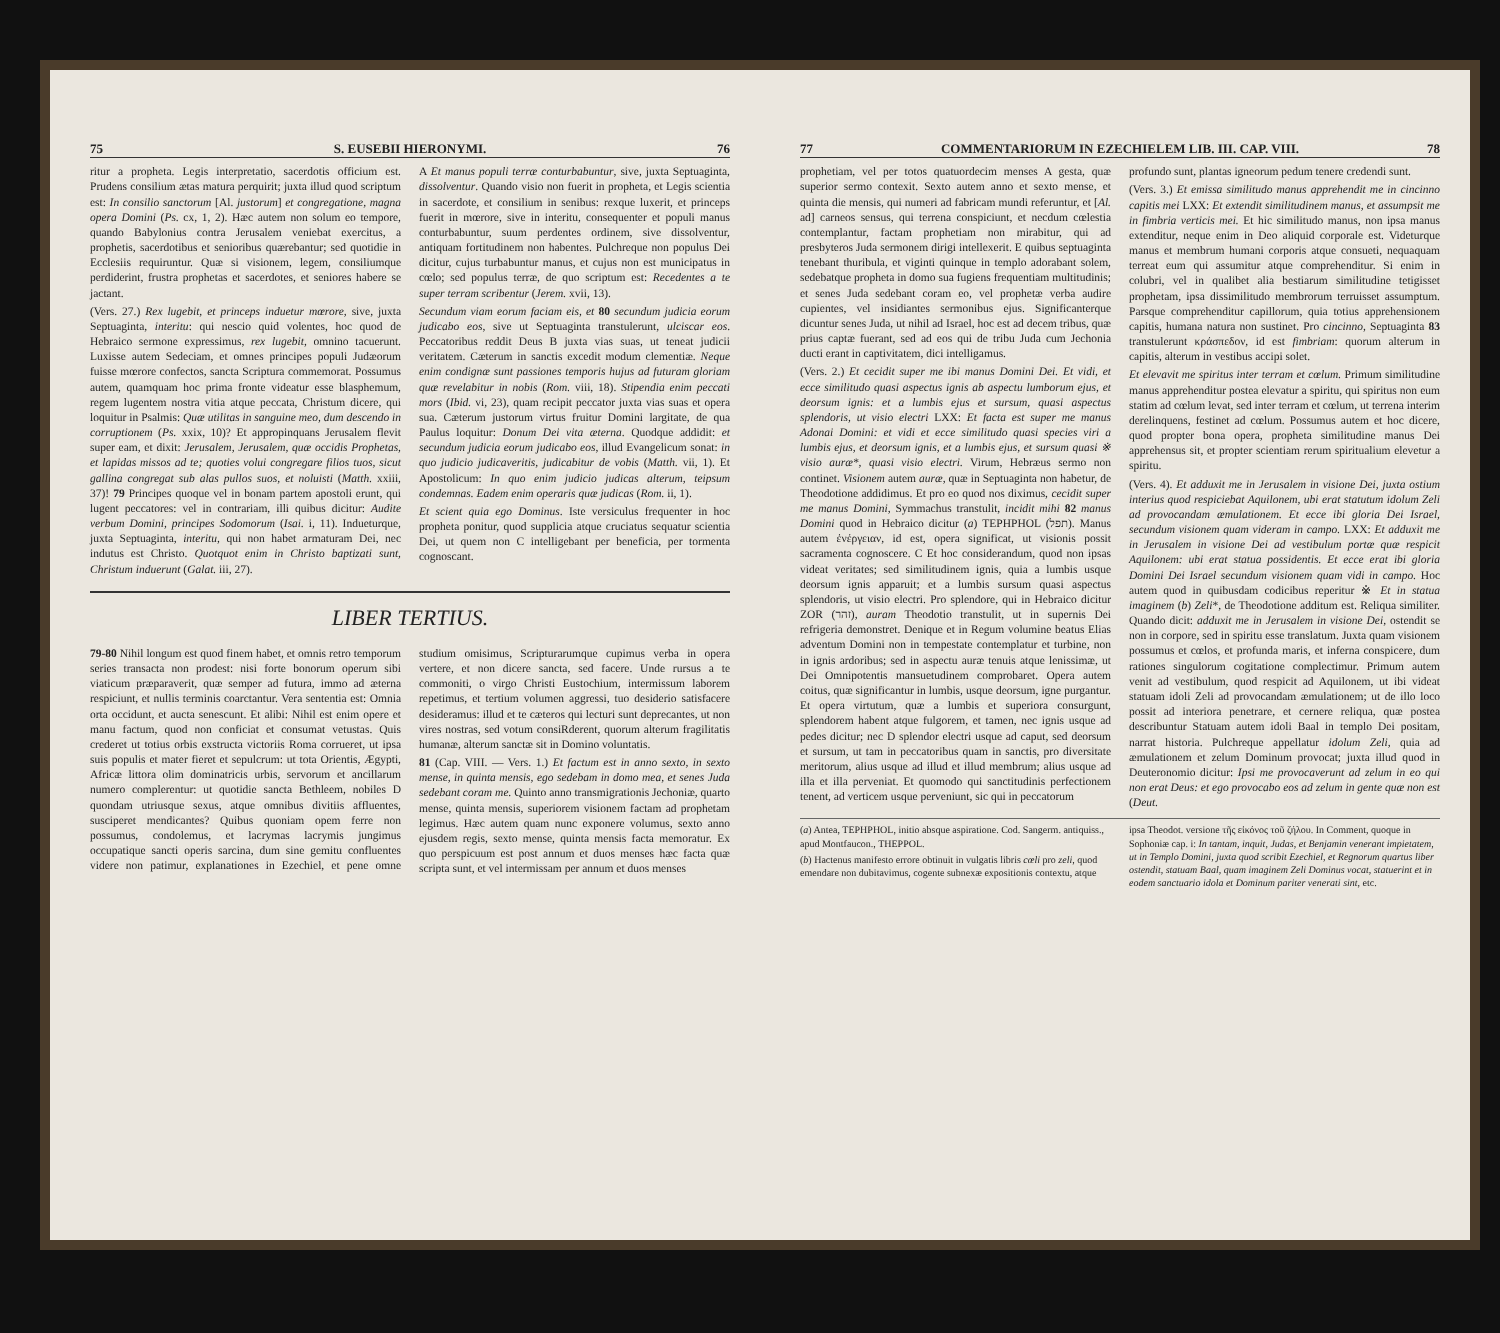75 S. EUSEBII HIERONYMI. 76
ritur a propheta. Legis interpretatio, sacerdotis officium est. Prudens consilium ætas matura perquirit; juxta illud quod scriptum est: In consilio sanctorum [Al. justorum] et congregatione, magna opera Domini (Ps. cx, 1, 2). Hæc autem non solum eo tempore, quando Babylonius contra Jerusalem veniebat exercitus, a prophetis, sacerdotibus et senioribus quærebantur; sed quotidie in Ecclesiis requiruntur. Quæ si visionem, legem, consiliumque perdiderint, frustra prophetas et sacerdotes, et seniores habere se jactant.
(Vers. 27.) Rex lugebit, et princeps induetur mœrore, sive, juxta Septuaginta, interitu: qui nescio quid volentes, hoc quod de Hebraico sermone expressimus, rex lugebit, omnino tacuerunt. Luxisse autem Sedeciam, et omnes principes populi Judæorum fuisse mœrore confectos, sancta Scriptura commemorat. Possumus autem, quamquam hoc prima fronte videatur esse blasphemum, regem lugentem nostra vitia atque peccata, Christum dicere, qui loquitur in Psalmis: Quæ utilitas in sanguine meo, dum descendo in corruptionem (Ps. xxix, 10)? Et appropinquans Jerusalem flevit super eam, et dixit: Jerusalem, Jerusalem, quæ occidis Prophetas, et lapidas missos ad te; quoties volui congregare filios tuos, sicut gallina congregat sub alas pullos suos, et noluisti (Matth. xxiii, 37)! 79 Principes quoque vel in bonam partem apostoli erunt, qui lugent peccatores: vel in contrariam, illi quibus dicitur: Audite verbum Domini, principes Sodomorum (Isai. i, 11). Indueturque, juxta Septuaginta, interitu, qui non habet armaturam Dei, nec indutus est Christo. Quotquot enim in Christo baptizati sunt, Christum induerunt (Galat. iii, 27).
A Et manus populi terræ conturbabuntur, sive, juxta Septuaginta, dissolventur. Quando visio non fuerit in propheta, et Legis scientia in sacerdote, et consilium in senibus: rexque luxerit, et princeps fuerit in mœrore, sive in interitu, consequenter et populi manus conturbabuntur, suum perdentes ordinem, sive dissolventur, antiquam fortitudinem non habentes. Pulchreque non populus Dei dicitur, cujus turbabuntur manus, et cujus non est municipatus in cœlo; sed populus terræ, de quo scriptum est: Recedentes a te super terram scribentur (Jerem. xvii, 13).
Secundum viam eorum faciam eis, et 80 secundum judicia eorum judicabo eos, sive ut Septuaginta transtulerunt, ulciscar eos. Peccatoribus reddit Deus B juxta vias suas, ut teneat judicii veritatem. Cæterum in sanctis excedit modum clementiæ. Neque enim condignæ sunt passiones temporis hujus ad futuram gloriam quæ revelabitur in nobis (Rom. viii, 18). Stipendia enim peccati mors (Ibid. vi, 23), quam recipit peccator juxta vias suas et opera sua. Cæterum justorum virtus fruitur Domini largitate, de qua Paulus loquitur: Donum Dei vita æterna. Quodque addidit: et secundum judicia eorum judicabo eos, illud Evangelicum sonat: in quo judicio judicaveritis, judicabitur de vobis (Matth. vii, 1). Et Apostolicum: In quo enim judicio judicas alterum, teipsum condemnas. Eadem enim operaris quæ judicas (Rom. ii, 1).
Et scient quia ego Dominus. Iste versiculus frequenter in hoc propheta ponitur, quod supplicia atque cruciatus sequatur scientia Dei, ut quem non C intelligebant per beneficia, per tormenta cognoscant.
LIBER TERTIUS.
79-80 Nihil longum est quod finem habet, et omnis retro temporum series transacta non prodest: nisi forte bonorum operum sibi viaticum præparaverit, quæ semper ad futura, immo ad æterna respiciunt, et nullis terminis coarctantur. Vera sententia est: Omnia orta occidunt, et aucta senescunt. Et alibi: Nihil est enim opere et manu factum, quod non conficiat et consumat vetustas. Quis crederet ut totius orbis exstructa victoriis Roma corrueret, ut ipsa suis populis et mater fieret et sepulcrum: ut tota Orientis, Ægypti, Africæ littora olim dominatricis urbis, servorum et ancillarum numero complerentur: ut quotidie sancta Bethleem, nobiles D quondam utriusque sexus, atque omnibus divitiis affluentes, susciperet mendicantes? Quibus quoniam opem ferre non possumus, condolemus, et lacrymas lacrymis jungimus occupatique sancti operis sarcina, dum sine gemitu confluentes videre non patimur, explanationes in Ezechiel, et pene omne studium omisimus, Scripturarumque cupimus verba in opera vertere, et non dicere sancta, sed facere. Unde rursus a te commoniti, o virgo Christi Eustochium, intermissum laborem repetimus, et tertium volumen aggressi, tuo desiderio satisfacere desideramus: illud et te cæteros qui lecturi sunt deprecantes, ut non vires nostras, sed votum consiRderent, quorum alterum fragilitatis humanæ, alterum sanctæ sit in Domino voluntatis.
81 (Cap. VIII. — Vers. 1.) Et factum est in anno sexto, in sexto mense, in quinta mensis, ego sedebam in domo mea, et senes Juda sedebant coram me. Quinto anno transmigrationis Jechoniæ, quarto mense, quinta mensis, superiorem visionem factam ad prophetam legimus. Hæc autem quam nunc exponere volumus, sexto anno ejusdem regis, sexto mense, quinta mensis facta memoratur. Ex quo perspicuum est post annum et duos menses hæc facta quæ scripta sunt, et vel intermissam per annum et duos menses
77 COMMENTARIORUM IN EZECHIELEM LIB. III. CAP. VIII. 78
prophetiam, vel per totos quatuordecim menses A gesta, quæ superior sermo contexit. Sexto autem anno et sexto mense, et quinta die mensis, qui numeri ad fabricam mundi referuntur, et [Al. ad] carneos sensus, qui terrena conspiciunt, et necdum cœlestia contemplantur, factam prophetiam non mirabitur, qui ad presbyteros Juda sermonem dirigi intellexerit. E quibus septuaginta tenebant thuribula, et viginti quinque in templo adorabant solem, sedebatque propheta in domo sua fugiens frequentiam multitudinis; et senes Juda sedebant coram eo, vel prophetæ verba audire cupientes, vel insidiantes sermonibus ejus. Significanterque dicuntur senes Juda, ut nihil ad Israel, hoc est ad decem tribus, quæ prius captæ fuerant, sed ad eos qui de tribu Juda cum Jechonia ducti erant in captivitatem, dici intelligamus.
(Vers. 2.) Et cecidit super me ibi manus Domini Dei. Et vidi, et ecce similitudo quasi aspectus ignis ab aspectu lumborum ejus, et deorsum ignis: et a lumbis ejus et sursum, quasi aspectus splendoris, ut visio electri LXX: Et facta est super me manus Adonai Domini: et vidi et ecce similitudo quasi species viri a lumbis ejus, et deorsum ignis, et a lumbis ejus, et sursum quasi ※ visio auræ*, quasi visio electri. Virum, Hebræus sermo non continet. Visionem autem auræ, quæ in Septuaginta non habetur, de Theodotione addidimus. Et pro eo quod nos diximus, cecidit super me manus Domini, Symmachus transtulit, incidit mihi 82 manus Domini quod in Hebraico dicitur (a) TEPHPHOL (תפל). Manus autem ἐνέργειαν, id est, opera significat, ut visionis possit sacramenta cognoscere. C Et hoc considerandum, quod non ipsas videat veritates; sed similitudinem ignis, quia a lumbis usque deorsum ignis apparuit; et a lumbis sursum quasi aspectus splendoris, ut visio electri. Pro splendore, qui in Hebraico dicitur ZOR (זהר), auram Theodotio transtulit, ut in supernis Dei refrigeria demonstret. Denique et in Regum volumine beatus Elias adventum Domini non in tempestate contemplatur et turbine, non in ignis ardoribus; sed in aspectu auræ tenuis atque lenissimæ, ut Dei Omnipotentis mansuetudinem comprobaret. Opera autem coitus, quæ significantur in lumbis, usque deorsum, igne purgantur. Et opera virtutum, quæ a lumbis et superiora consurgunt, splendorem habent atque fulgorem, et tamen, nec ignis usque ad pedes dicitur; nec D splendor electri usque ad caput, sed deorsum et sursum, ut tam in peccatoribus quam in sanctis, pro diversitate meritorum, alius usque ad illud et illud membrum; alius usque ad illa et illa perveniat. Et quomodo qui sanctitudinis perfectionem tenent, ad verticem usque perveniunt, sic qui in peccatorum
profundo sunt, plantas igneorum pedum tenere credendi sunt.
(Vers. 3.) Et emissa similitudo manus apprehendit me in cincinno capitis mei LXX: Et extendit similitudinem manus, et assumpsit me in fimbria verticis mei. Et hic similitudo manus, non ipsa manus extenditur, neque enim in Deo aliquid corporale est. Videturque manus et membrum humani corporis atque consueti, nequaquam terreat eum qui assumitur atque comprehenditur. Si enim in colubri, vel in qualibet alia bestiarum similitudine tetigisset prophetam, ipsa dissimilitudo membrorum terruisset assumptum. Parsque comprehenditur capillorum, quia totius apprehensionem capitis, humana natura non sustinet. Pro cincinno, Septuaginta 83 transtulerunt κράσπεδον, id est fimbriam: quorum alterum in capitis, alterum in vestibus accipi solet.
Et elevavit me spiritus inter terram et cœlum. Primum similitudine manus apprehenditur postea elevatur a spiritu, qui spiritus non eum statim ad cœlum levat, sed inter terram et cœlum, ut terrena interim derelinquens, festinet ad cœlum. Possumus autem et hoc dicere, quod propter bona opera, propheta similitudine manus Dei apprehensus sit, et propter scientiam rerum spiritualium elevetur a spiritu.
(Vers. 4). Et adduxit me in Jerusalem in visione Dei, juxta ostium interius quod respiciebat Aquilonem, ubi erat statutum idolum Zeli ad provocandam æmulationem. Et ecce ibi gloria Dei Israel, secundum visionem quam videram in campo. LXX: Et adduxit me in Jerusalem in visione Dei ad vestibulum portæ quæ respicit Aquilonem: ubi erat statua possidentis. Et ecce erat ibi gloria Domini Dei Israel secundum visionem quam vidi in campo. Hoc autem quod in quibusdam codicibus reperitur ※ Et in statua imaginem (b) Zeli*, de Theodotione additum est. Reliqua similiter. Quando dicit: adduxit me in Jerusalem in visione Dei, ostendit se non in corpore, sed in spiritu esse translatum. Juxta quam visionem possumus et cœlos, et profunda maris, et inferna conspicere, dum rationes singulorum cogitatione complectimur. Primum autem venit ad vestibulum, quod respicit ad Aquilonem, ut ibi videat statuam idoli Zeli ad provocandam æmulationem; ut de illo loco possit ad interiora penetrare, et cernere reliqua, quæ postea describuntur Statuam autem idoli Baal in templo Dei positam, narrat historia. Pulchreque appellatur idolum Zeli, quia ad æmulationem et zelum Dominum provocat; juxta illud quod in Deuteronomio dicitur: Ipsi me provocaverunt ad zelum in eo qui non erat Deus: et ego provocabo eos ad zelum in gente quæ non est (Deut.
(a) Antea, TEPHPHOL, initio absque aspiratione. Cod. Sangerm. antiquiss., apud Montfaucon., THEPPOL.
(b) Hactenus manifesto errore obtinuit in vulgatis libris cœli pro zeli, quod emendare non dubitavimus, cogente subnexæ expositionis contextu, atque ipsa Theodot. versione τῆς εἰκόνος τοῦ ζήλου. In Comment, quoque in Sophoniæ cap. i: In tantam, inquit, Judas, et Benjamin venerant impietatem, ut in Templo Domini, juxta quod scribit Ezechiel, et Regnorum quartus liber ostendit, statuam Baal, quam imaginem Zeli Dominus vocat, statuerint et in eodem sanctuario idola et Dominum pariter venerati sint, etc.